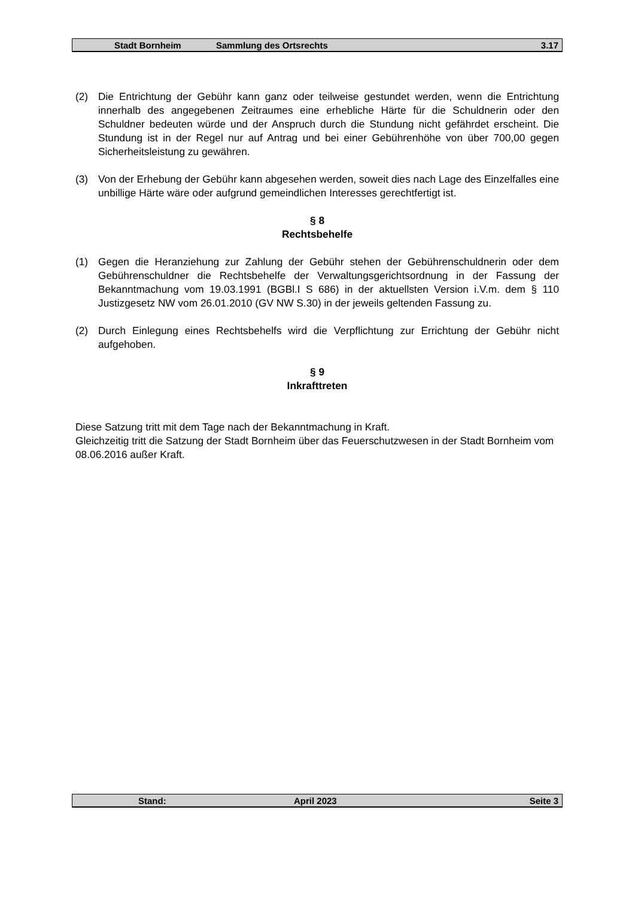Stadt Bornheim Sammlung des Ortsrechts 3.17
(2) Die Entrichtung der Gebühr kann ganz oder teilweise gestundet werden, wenn die Entrichtung innerhalb des angegebenen Zeitraumes eine erhebliche Härte für die Schuldnerin oder den Schuldner bedeuten würde und der Anspruch durch die Stundung nicht gefährdet erscheint. Die Stundung ist in der Regel nur auf Antrag und bei einer Gebührenhöhe von über 700,00 gegen Sicherheitsleistung zu gewähren.
(3) Von der Erhebung der Gebühr kann abgesehen werden, soweit dies nach Lage des Einzelfalles eine unbillige Härte wäre oder aufgrund gemeindlichen Interesses gerechtfertigt ist.
§ 8
Rechtsbehelfe
(1) Gegen die Heranziehung zur Zahlung der Gebühr stehen der Gebührenschuldnerin oder dem Gebührenschuldner die Rechtsbehelfe der Verwaltungsgerichtsordnung in der Fassung der Bekanntmachung vom 19.03.1991 (BGBl.I S 686) in der aktuellsten Version i.V.m. dem § 110 Justizgesetz NW vom 26.01.2010 (GV NW S.30) in der jeweils geltenden Fassung zu.
(2) Durch Einlegung eines Rechtsbehelfs wird die Verpflichtung zur Errichtung der Gebühr nicht aufgehoben.
§ 9
Inkrafttreten
Diese Satzung tritt mit dem Tage nach der Bekanntmachung in Kraft.
Gleichzeitig tritt die Satzung der Stadt Bornheim über das Feuerschutzwesen in der Stadt Bornheim vom 08.06.2016 außer Kraft.
Stand: April 2023 Seite 3